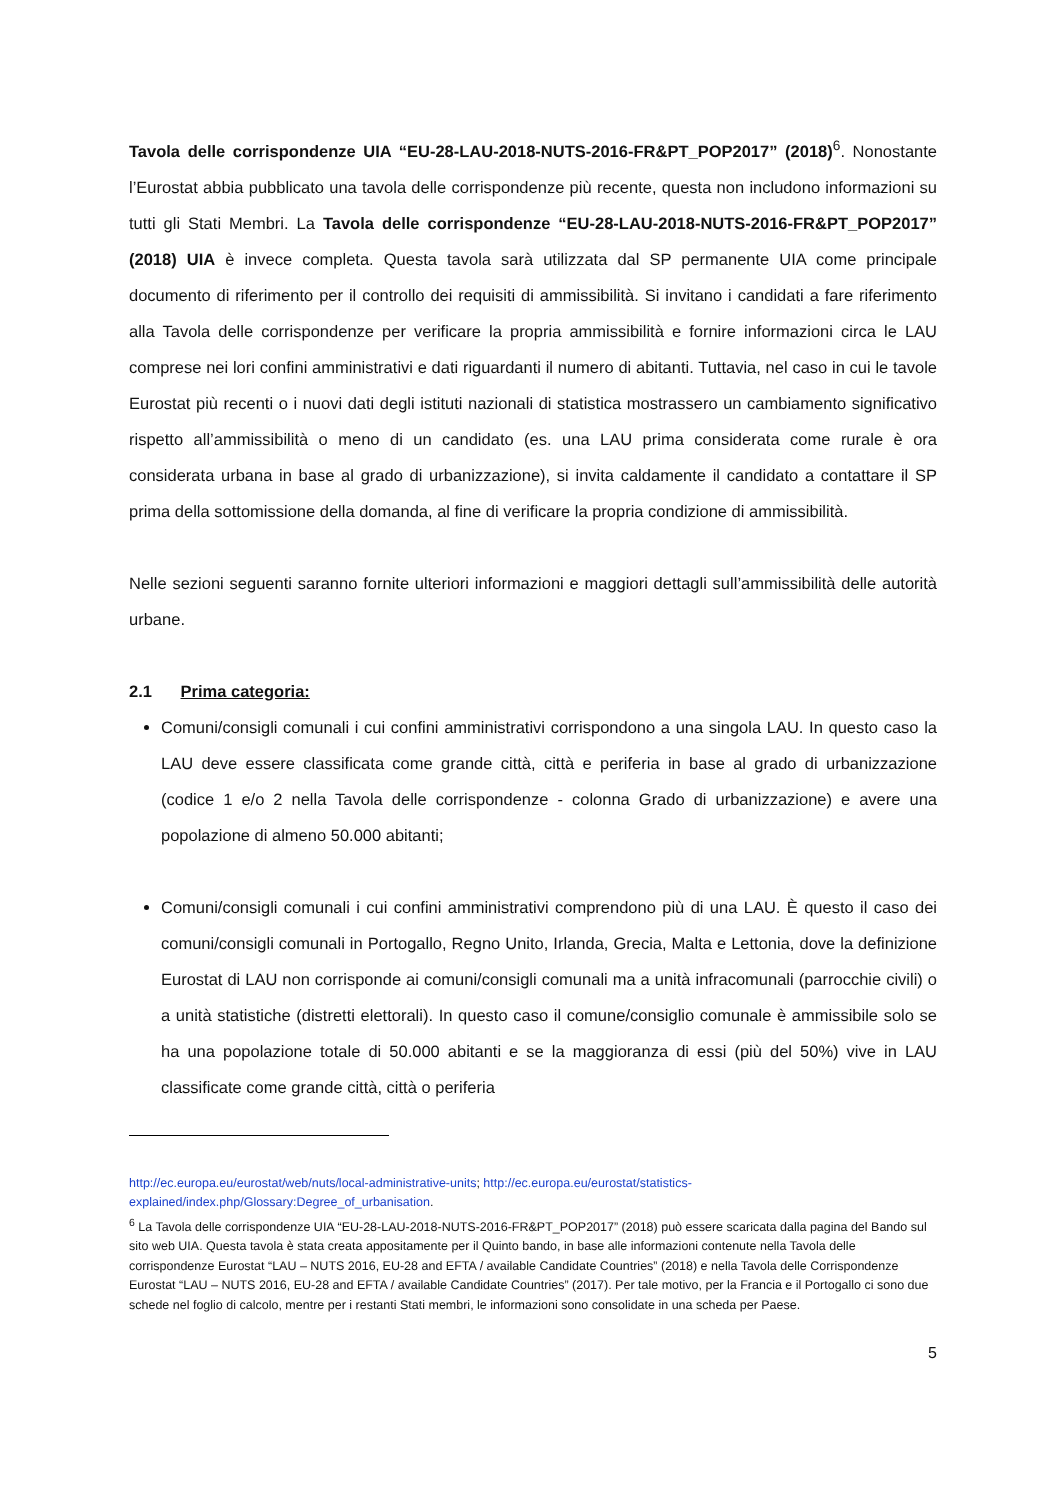Tavola delle corrispondenze UIA “EU-28-LAU-2018-NUTS-2016-FR&PT_POP2017” (2018)<sup>6</sup>. Nonostante l’Eurostat abbia pubblicato una tavola delle corrispondenze più recente, questa non includono informazioni su tutti gli Stati Membri. La Tavola delle corrispondenze “EU-28-LAU-2018-NUTS-2016-FR&PT_POP2017” (2018) UIA è invece completa. Questa tavola sarà utilizzata dal SP permanente UIA come principale documento di riferimento per il controllo dei requisiti di ammissibilità. Si invitano i candidati a fare riferimento alla Tavola delle corrispondenze per verificare la propria ammissibilità e fornire informazioni circa le LAU comprese nei lori confini amministrativi e dati riguardanti il numero di abitanti. Tuttavia, nel caso in cui le tavole Eurostat più recenti o i nuovi dati degli istituti nazionali di statistica mostrassero un cambiamento significativo rispetto all’ammissibilità o meno di un candidato (es. una LAU prima considerata come rurale è ora considerata urbana in base al grado di urbanizzazione), si invita caldamente il candidato a contattare il SP prima della sottomissione della domanda, al fine di verificare la propria condizione di ammissibilità.
Nelle sezioni seguenti saranno fornite ulteriori informazioni e maggiori dettagli sull’ammissibilità delle autorità urbane.
2.1 Prima categoria:
Comuni/consigli comunali i cui confini amministrativi corrispondono a una singola LAU. In questo caso la LAU deve essere classificata come grande città, città e periferia in base al grado di urbanizzazione (codice 1 e/o 2 nella Tavola delle corrispondenze - colonna Grado di urbanizzazione) e avere una popolazione di almeno 50.000 abitanti;
Comuni/consigli comunali i cui confini amministrativi comprendono più di una LAU. È questo il caso dei comuni/consigli comunali in Portogallo, Regno Unito, Irlanda, Grecia, Malta e Lettonia, dove la definizione Eurostat di LAU non corrisponde ai comuni/consigli comunali ma a unità infracomunali (parrocchie civili) o a unità statistiche (distretti elettorali). In questo caso il comune/consiglio comunale è ammissibile solo se ha una popolazione totale di 50.000 abitanti e se la maggioranza di essi (più del 50%) vive in LAU classificate come grande città, città o periferia
http://ec.europa.eu/eurostat/web/nuts/local-administrative-units; http://ec.europa.eu/eurostat/statistics-explained/index.php/Glossary:Degree_of_urbanisation.
<sup>6</sup> La Tavola delle corrispondenze UIA “EU-28-LAU-2018-NUTS-2016-FR&PT_POP2017” (2018) può essere scaricata dalla pagina del Bando sul sito web UIA. Questa tavola è stata creata appositamente per il Quinto bando, in base alle informazioni contenute nella Tavola delle corrispondenze Eurostat “LAU – NUTS 2016, EU-28 and EFTA / available Candidate Countries” (2018) e nella Tavola delle Corrispondenze Eurostat “LAU – NUTS 2016, EU-28 and EFTA / available Candidate Countries” (2017). Per tale motivo, per la Francia e il Portogallo ci sono due schede nel foglio di calcolo, mentre per i restanti Stati membri, le informazioni sono consolidate in una scheda per Paese.
5